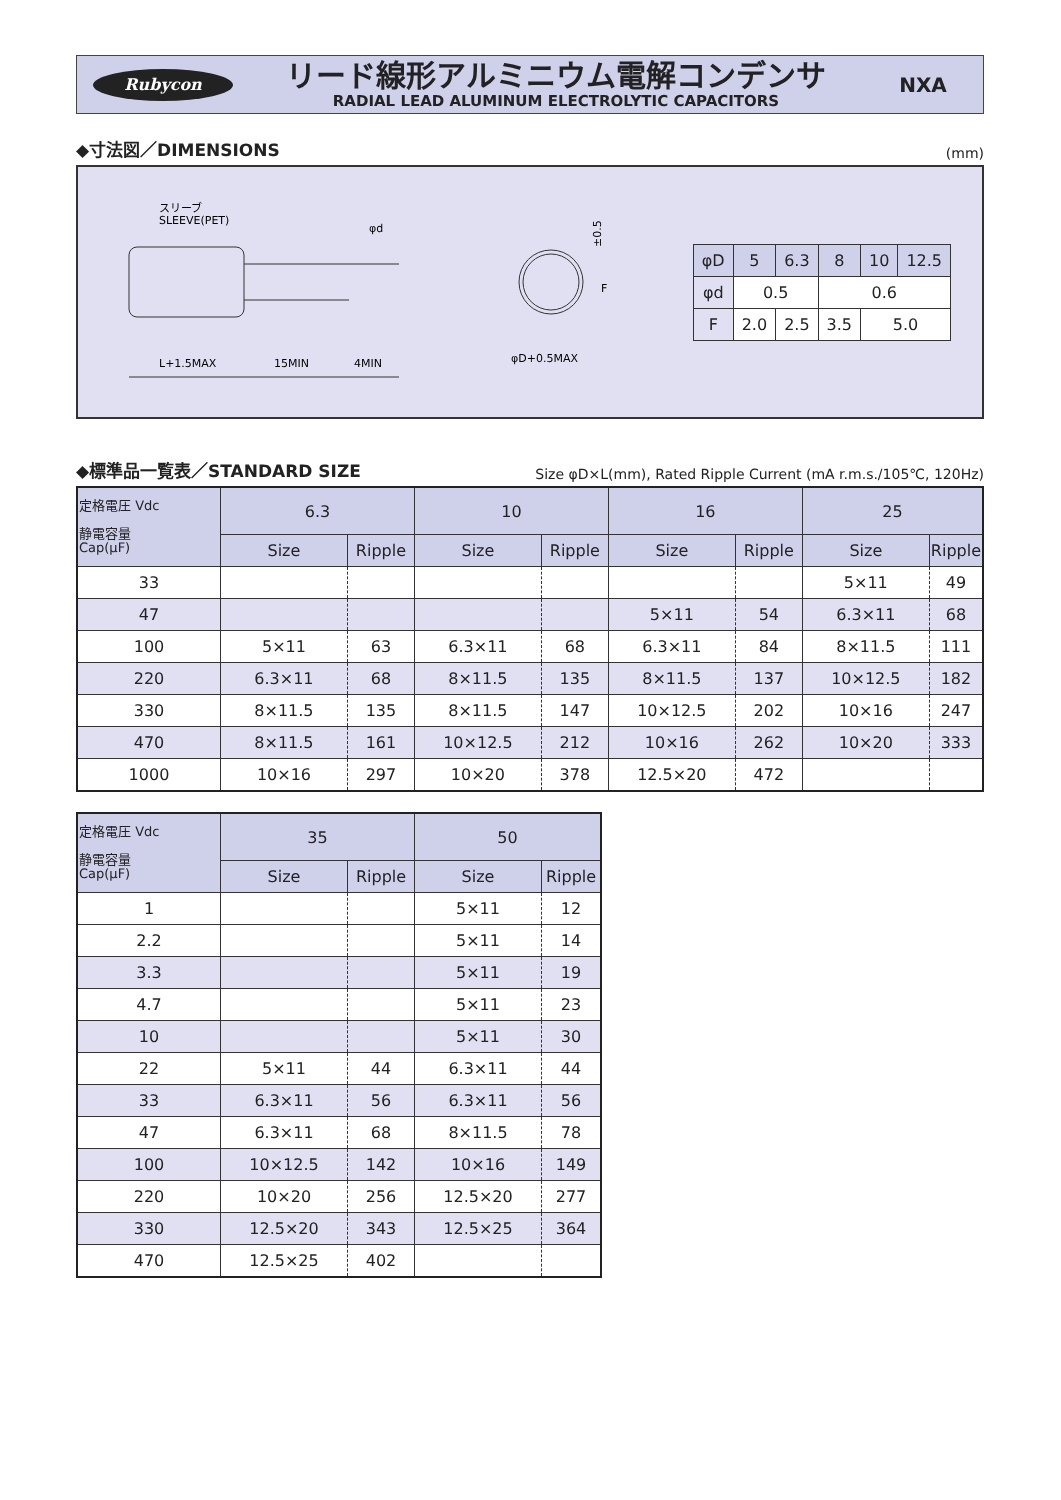Rubycon
リード線形アルミニウム電解コンデンサ
RADIAL LEAD ALUMINUM ELECTROLYTIC CAPACITORS
NXA
◆寸法図／DIMENSIONS (mm)
スリーブ
SLEEVE(PET)
φd
L+1.5MAX
15MIN
4MIN
±0.5
F
φD+0.5MAX
| φD | 5 | 6.3 | 8 | 10 | 12.5 |
| φd | 0.5 | | 0.6 | | |
| F | 2.0 | 2.5 | 3.5 | 5.0 | |
◆標準品一覧表／STANDARD SIZE Size φD×L(mm), Rated Ripple Current (mA r.m.s./105℃, 120Hz)
| 定格電圧 Vdc 静電容量 Cap(μF) | 6.3 | | 10 | | 16 | | 25 | |
| --- | --- | --- | --- | --- | --- | --- | --- | --- |
| | Size | Ripple | Size | Ripple | Size | Ripple | Size | Ripple |
| 33 | | | | | | | 5×11 | 49 |
| 47 | | | | | 5×11 | 54 | 6.3×11 | 68 |
| 100 | 5×11 | 63 | 6.3×11 | 68 | 6.3×11 | 84 | 8×11.5 | 111 |
| 220 | 6.3×11 | 68 | 8×11.5 | 135 | 8×11.5 | 137 | 10×12.5 | 182 |
| 330 | 8×11.5 | 135 | 8×11.5 | 147 | 10×12.5 | 202 | 10×16 | 247 |
| 470 | 8×11.5 | 161 | 10×12.5 | 212 | 10×16 | 262 | 10×20 | 333 |
| 1000 | 10×16 | 297 | 10×20 | 378 | 12.5×20 | 472 | | |
| 定格電圧 Vdc 静電容量 Cap(μF) | 35 | | 50 | |
| --- | --- | --- | --- | --- |
| | Size | Ripple | Size | Ripple |
| 1 | | | 5×11 | 12 |
| 2.2 | | | 5×11 | 14 |
| 3.3 | | | 5×11 | 19 |
| 4.7 | | | 5×11 | 23 |
| 10 | | | 5×11 | 30 |
| 22 | 5×11 | 44 | 6.3×11 | 44 |
| 33 | 6.3×11 | 56 | 6.3×11 | 56 |
| 47 | 6.3×11 | 68 | 8×11.5 | 78 |
| 100 | 10×12.5 | 142 | 10×16 | 149 |
| 220 | 10×20 | 256 | 12.5×20 | 277 |
| 330 | 12.5×20 | 343 | 12.5×25 | 364 |
| 470 | 12.5×25 | 402 | | |